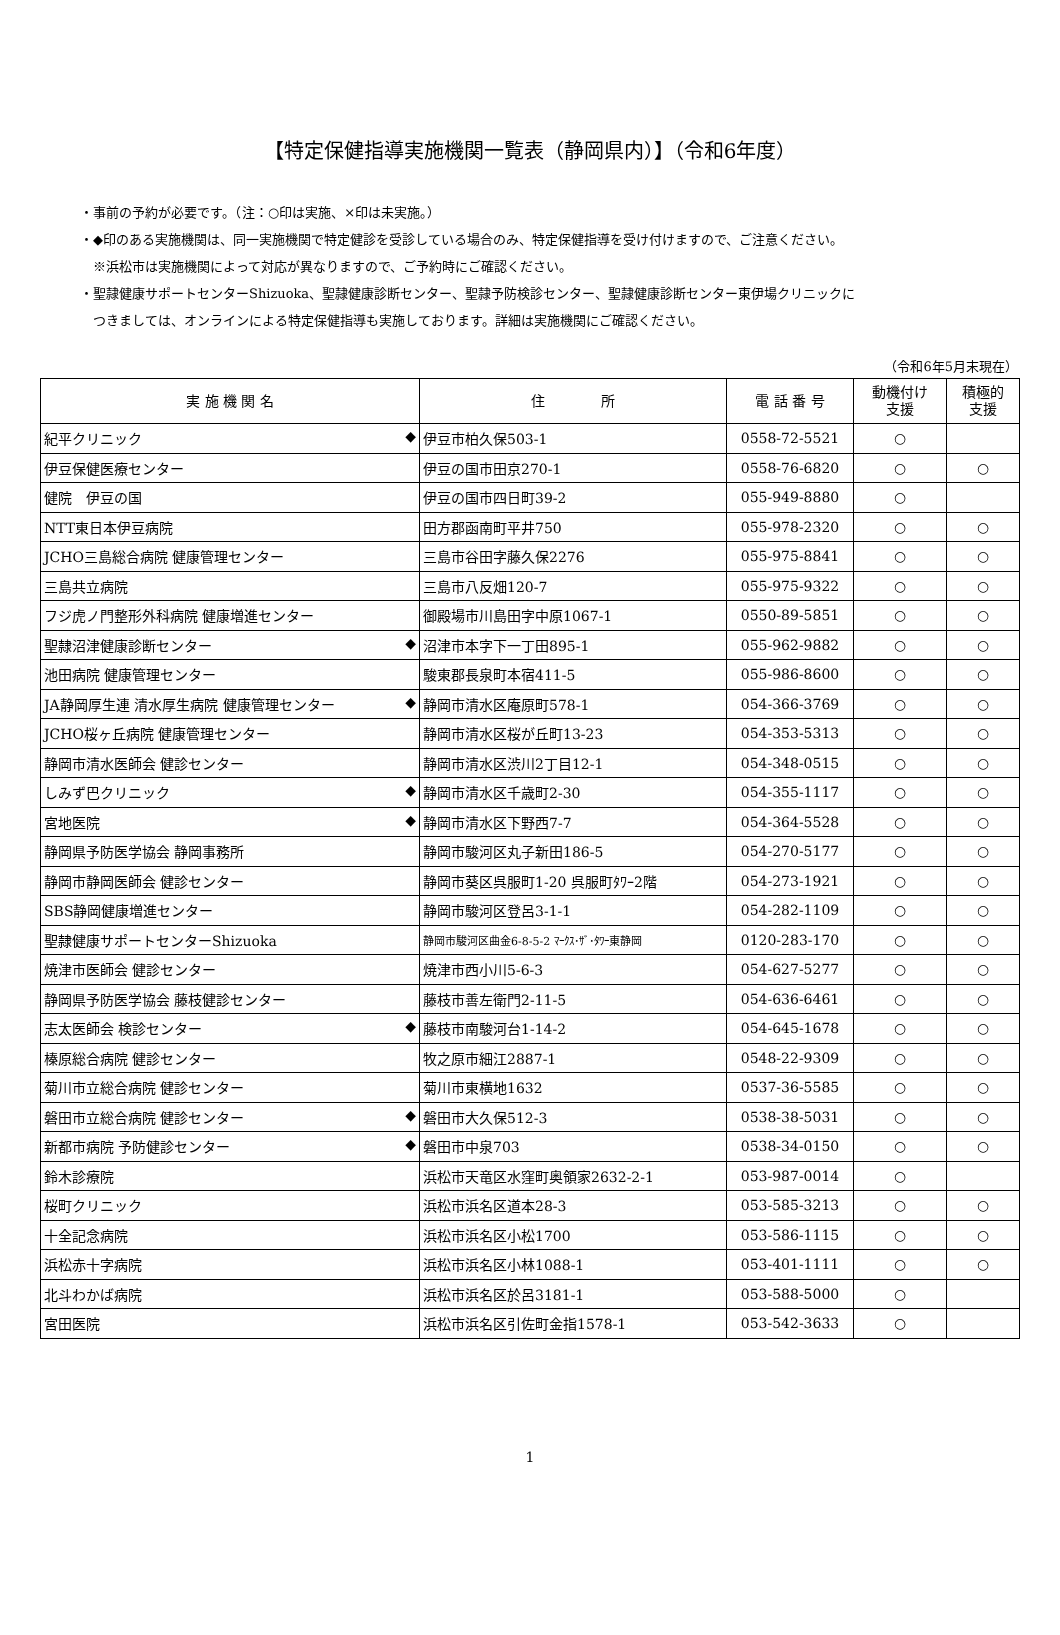【特定保健指導実施機関一覧表（静岡県内）】（令和6年度）
・事前の予約が必要です。（注：○印は実施、×印は未実施。）
・◆印のある実施機関は、同一実施機関で特定健診を受診している場合のみ、特定保健指導を受け付けますので、ご注意ください。
　※浜松市は実施機関によって対応が異なりますので、ご予約時にご確認ください。
・聖隷健康サポートセンターShizuoka、聖隷健康診断センター、聖隷予防検診センター、聖隷健康診断センター東伊場クリニックに
　つきましては、オンラインによる特定保健指導も実施しております。詳細は実施機関にご確認ください。
（令和6年5月末現在）
| 実 施 機 関 名 | 住 所 | 電 話 番 号 | 動機付け 支援 | 積極的 支援 |
| --- | --- | --- | --- | --- |
| 紀平クリニック ◆ | 伊豆市柏久保503-1 | 0558-72-5521 | ○ | |
| 伊豆保健医療センター | 伊豆の国市田京270-1 | 0558-76-6820 | ○ | ○ |
| 健院 伊豆の国 | 伊豆の国市四日町39-2 | 055-949-8880 | ○ | |
| NTT東日本伊豆病院 | 田方郡函南町平井750 | 055-978-2320 | ○ | ○ |
| JCHO三島総合病院 健康管理センター | 三島市谷田字藤久保2276 | 055-975-8841 | ○ | ○ |
| 三島共立病院 | 三島市八反畑120-7 | 055-975-9322 | ○ | ○ |
| フジ虎ノ門整形外科病院 健康増進センター | 御殿場市川島田字中原1067-1 | 0550-89-5851 | ○ | ○ |
| 聖隷沼津健康診断センター ◆ | 沼津市本字下一丁田895-1 | 055-962-9882 | ○ | ○ |
| 池田病院 健康管理センター | 駿東郡長泉町本宿411-5 | 055-986-8600 | ○ | ○ |
| JA静岡厚生連 清水厚生病院 健康管理センター ◆ | 静岡市清水区庵原町578-1 | 054-366-3769 | ○ | ○ |
| JCHO桜ヶ丘病院 健康管理センター | 静岡市清水区桜が丘町13-23 | 054-353-5313 | ○ | ○ |
| 静岡市清水医師会 健診センター | 静岡市清水区渋川2丁目12-1 | 054-348-0515 | ○ | ○ |
| しみず巴クリニック ◆ | 静岡市清水区千歳町2-30 | 054-355-1117 | ○ | ○ |
| 宮地医院 ◆ | 静岡市清水区下野西7-7 | 054-364-5528 | ○ | ○ |
| 静岡県予防医学協会 静岡事務所 | 静岡市駿河区丸子新田186-5 | 054-270-5177 | ○ | ○ |
| 静岡市静岡医師会 健診センター | 静岡市葵区呉服町1-20 呉服町ﾀﾜｰ2階 | 054-273-1921 | ○ | ○ |
| SBS静岡健康増進センター | 静岡市駿河区登呂3-1-1 | 054-282-1109 | ○ | ○ |
| 聖隷健康サポートセンターShizuoka | 静岡市駿河区曲金6-8-5-2 ﾏｰｸｽ･ｻﾞ･ﾀﾜｰ東静岡 | 0120-283-170 | ○ | ○ |
| 焼津市医師会 健診センター | 焼津市西小川5-6-3 | 054-627-5277 | ○ | ○ |
| 静岡県予防医学協会 藤枝健診センター | 藤枝市善左衛門2-11-5 | 054-636-6461 | ○ | ○ |
| 志太医師会 検診センター ◆ | 藤枝市南駿河台1-14-2 | 054-645-1678 | ○ | ○ |
| 榛原総合病院 健診センター | 牧之原市細江2887-1 | 0548-22-9309 | ○ | ○ |
| 菊川市立総合病院 健診センター | 菊川市東横地1632 | 0537-36-5585 | ○ | ○ |
| 磐田市立総合病院 健診センター ◆ | 磐田市大久保512-3 | 0538-38-5031 | ○ | ○ |
| 新都市病院 予防健診センター ◆ | 磐田市中泉703 | 0538-34-0150 | ○ | ○ |
| 鈴木診療院 | 浜松市天竜区水窪町奥領家2632-2-1 | 053-987-0014 | ○ | |
| 桜町クリニック | 浜松市浜名区道本28-3 | 053-585-3213 | ○ | ○ |
| 十全記念病院 | 浜松市浜名区小松1700 | 053-586-1115 | ○ | ○ |
| 浜松赤十字病院 | 浜松市浜名区小林1088-1 | 053-401-1111 | ○ | ○ |
| 北斗わかば病院 | 浜松市浜名区於呂3181-1 | 053-588-5000 | ○ | |
| 宮田医院 | 浜松市浜名区引佐町金指1578-1 | 053-542-3633 | ○ | |
1